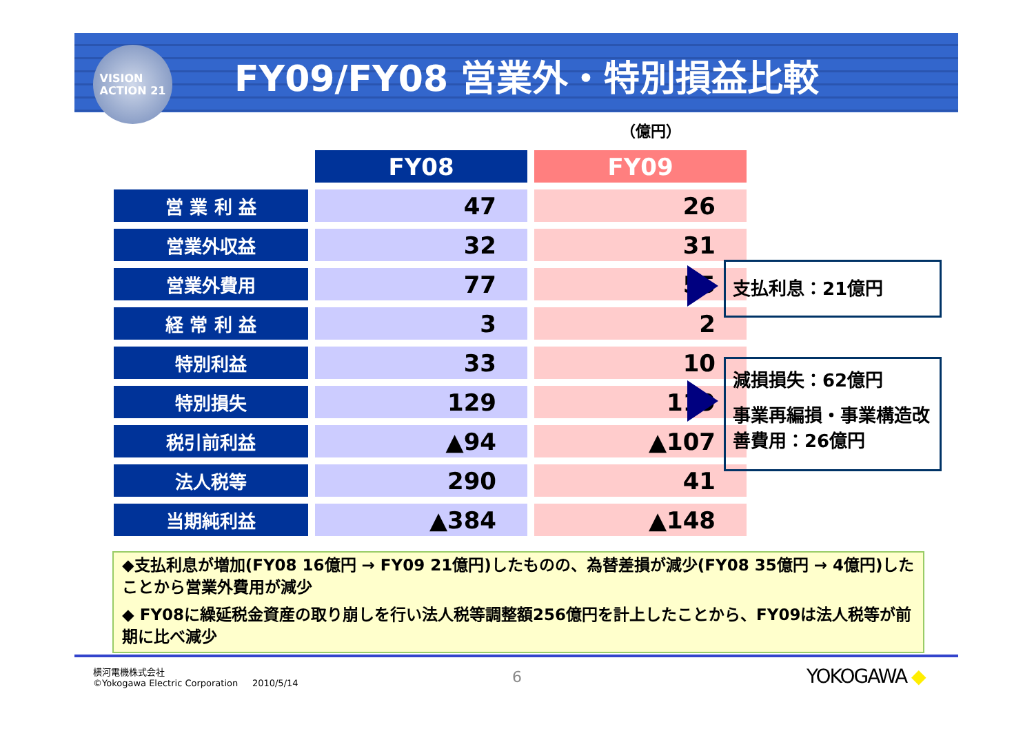VISION
ACTION 21
FY09/FY08 営業外・特別損益比較
（億円）
| | FY08 | FY09 |
| --- | --- | --- |
| 営 業 利 益 | 47 | 26 |
| 営業外収益 | 32 | 31 |
| 営業外費用 | 77 | 55 |
| 経 常 利 益 | 3 | 2 |
| 特別利益 | 33 | 10 |
| 特別損失 | 129 | 119 |
| 税引前利益 | ▲94 | ▲107 |
| 法人税等 | 290 | 41 |
| 当期純利益 | ▲384 | ▲148 |
支払利息：21億円
減損損失：62億円
事業再編損・事業構造改善費用：26億円
◆支払利息が増加(FY08 16億円 → FY09 21億円)したものの、為替差損が減少(FY08 35億円 → 4億円)したことから営業外費用が減少
◆ FY08に繰延税金資産の取り崩しを行い法人税等調整額256億円を計上したことから、FY09は法人税等が前期に比べ減少
横河電機株式会社
©Yokogawa Electric Corporation 2010/5/14
6 YOKOGAWA ◆